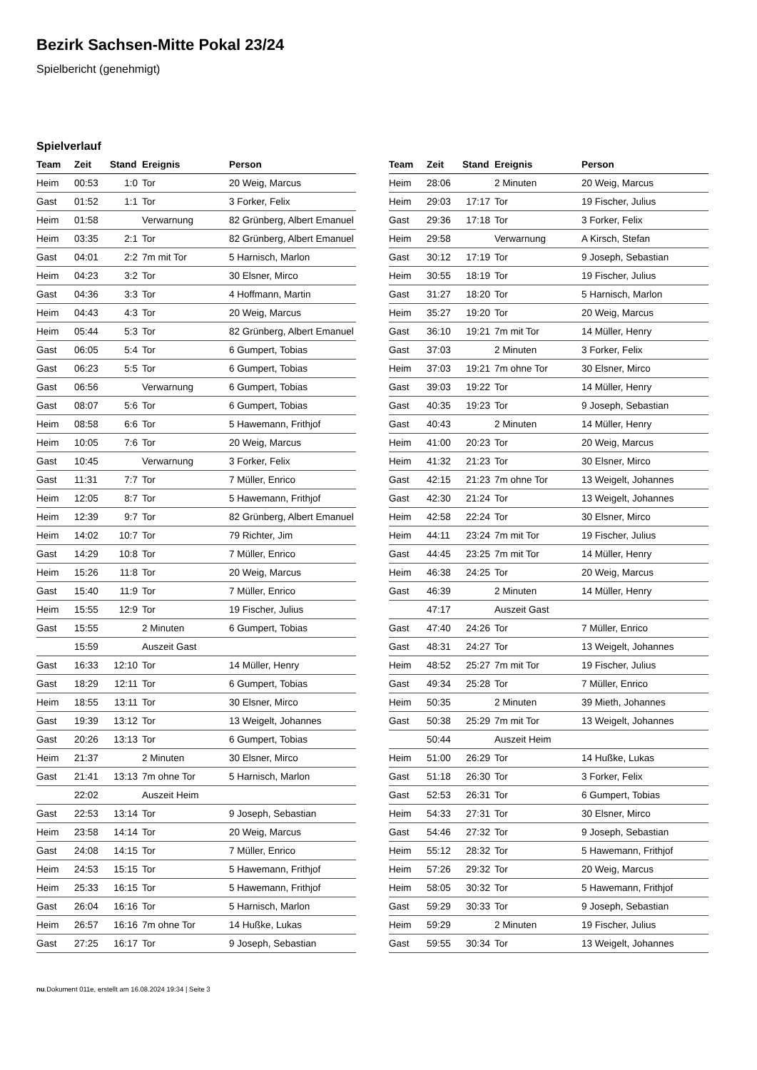Bezirk Sachsen-Mitte Pokal 23/24
Spielbericht (genehmigt)
Spielverlauf
| Team | Zeit | Stand | Ereignis | Person |
| --- | --- | --- | --- | --- |
| Heim | 00:53 | 1:0 | Tor | 20 Weig, Marcus |
| Gast | 01:52 | 1:1 | Tor | 3 Forker, Felix |
| Heim | 01:58 | | Verwarnung | 82 Grünberg, Albert Emanuel |
| Heim | 03:35 | 2:1 | Tor | 82 Grünberg, Albert Emanuel |
| Gast | 04:01 | 2:2 | 7m mit Tor | 5 Harnisch, Marlon |
| Heim | 04:23 | 3:2 | Tor | 30 Elsner, Mirco |
| Gast | 04:36 | 3:3 | Tor | 4 Hoffmann, Martin |
| Heim | 04:43 | 4:3 | Tor | 20 Weig, Marcus |
| Heim | 05:44 | 5:3 | Tor | 82 Grünberg, Albert Emanuel |
| Gast | 06:05 | 5:4 | Tor | 6 Gumpert, Tobias |
| Gast | 06:23 | 5:5 | Tor | 6 Gumpert, Tobias |
| Gast | 06:56 | | Verwarnung | 6 Gumpert, Tobias |
| Gast | 08:07 | 5:6 | Tor | 6 Gumpert, Tobias |
| Heim | 08:58 | 6:6 | Tor | 5 Hawemann, Frithjof |
| Heim | 10:05 | 7:6 | Tor | 20 Weig, Marcus |
| Gast | 10:45 | | Verwarnung | 3 Forker, Felix |
| Gast | 11:31 | 7:7 | Tor | 7 Müller, Enrico |
| Heim | 12:05 | 8:7 | Tor | 5 Hawemann, Frithjof |
| Heim | 12:39 | 9:7 | Tor | 82 Grünberg, Albert Emanuel |
| Heim | 14:02 | 10:7 | Tor | 79 Richter, Jim |
| Gast | 14:29 | 10:8 | Tor | 7 Müller, Enrico |
| Heim | 15:26 | 11:8 | Tor | 20 Weig, Marcus |
| Gast | 15:40 | 11:9 | Tor | 7 Müller, Enrico |
| Heim | 15:55 | 12:9 | Tor | 19 Fischer, Julius |
| Gast | 15:55 | | 2 Minuten | 6 Gumpert, Tobias |
| | 15:59 | | Auszeit Gast | |
| Gast | 16:33 | 12:10 | Tor | 14 Müller, Henry |
| Gast | 18:29 | 12:11 | Tor | 6 Gumpert, Tobias |
| Heim | 18:55 | 13:11 | Tor | 30 Elsner, Mirco |
| Gast | 19:39 | 13:12 | Tor | 13 Weigelt, Johannes |
| Gast | 20:26 | 13:13 | Tor | 6 Gumpert, Tobias |
| Heim | 21:37 | | 2 Minuten | 30 Elsner, Mirco |
| Gast | 21:41 | 13:13 | 7m ohne Tor | 5 Harnisch, Marlon |
| | 22:02 | | Auszeit Heim | |
| Gast | 22:53 | 13:14 | Tor | 9 Joseph, Sebastian |
| Heim | 23:58 | 14:14 | Tor | 20 Weig, Marcus |
| Gast | 24:08 | 14:15 | Tor | 7 Müller, Enrico |
| Heim | 24:53 | 15:15 | Tor | 5 Hawemann, Frithjof |
| Heim | 25:33 | 16:15 | Tor | 5 Hawemann, Frithjof |
| Gast | 26:04 | 16:16 | Tor | 5 Harnisch, Marlon |
| Heim | 26:57 | 16:16 | 7m ohne Tor | 14 Hußke, Lukas |
| Gast | 27:25 | 16:17 | Tor | 9 Joseph, Sebastian |
| Team | Zeit | Stand | Ereignis | Person |
| --- | --- | --- | --- | --- |
| Heim | 28:06 | | 2 Minuten | 20 Weig, Marcus |
| Heim | 29:03 | 17:17 | Tor | 19 Fischer, Julius |
| Gast | 29:36 | 17:18 | Tor | 3 Forker, Felix |
| Heim | 29:58 | | Verwarnung | A Kirsch, Stefan |
| Gast | 30:12 | 17:19 | Tor | 9 Joseph, Sebastian |
| Heim | 30:55 | 18:19 | Tor | 19 Fischer, Julius |
| Gast | 31:27 | 18:20 | Tor | 5 Harnisch, Marlon |
| Heim | 35:27 | 19:20 | Tor | 20 Weig, Marcus |
| Gast | 36:10 | 19:21 | 7m mit Tor | 14 Müller, Henry |
| Gast | 37:03 | | 2 Minuten | 3 Forker, Felix |
| Heim | 37:03 | 19:21 | 7m ohne Tor | 30 Elsner, Mirco |
| Gast | 39:03 | 19:22 | Tor | 14 Müller, Henry |
| Gast | 40:35 | 19:23 | Tor | 9 Joseph, Sebastian |
| Gast | 40:43 | | 2 Minuten | 14 Müller, Henry |
| Heim | 41:00 | 20:23 | Tor | 20 Weig, Marcus |
| Heim | 41:32 | 21:23 | Tor | 30 Elsner, Mirco |
| Gast | 42:15 | 21:23 | 7m ohne Tor | 13 Weigelt, Johannes |
| Gast | 42:30 | 21:24 | Tor | 13 Weigelt, Johannes |
| Heim | 42:58 | 22:24 | Tor | 30 Elsner, Mirco |
| Heim | 44:11 | 23:24 | 7m mit Tor | 19 Fischer, Julius |
| Gast | 44:45 | 23:25 | 7m mit Tor | 14 Müller, Henry |
| Heim | 46:38 | 24:25 | Tor | 20 Weig, Marcus |
| Gast | 46:39 | | 2 Minuten | 14 Müller, Henry |
| | 47:17 | | Auszeit Gast | |
| Gast | 47:40 | 24:26 | Tor | 7 Müller, Enrico |
| Gast | 48:31 | 24:27 | Tor | 13 Weigelt, Johannes |
| Heim | 48:52 | 25:27 | 7m mit Tor | 19 Fischer, Julius |
| Gast | 49:34 | 25:28 | Tor | 7 Müller, Enrico |
| Heim | 50:35 | | 2 Minuten | 39 Mieth, Johannes |
| Gast | 50:38 | 25:29 | 7m mit Tor | 13 Weigelt, Johannes |
| | 50:44 | | Auszeit Heim | |
| Heim | 51:00 | 26:29 | Tor | 14 Hußke, Lukas |
| Gast | 51:18 | 26:30 | Tor | 3 Forker, Felix |
| Gast | 52:53 | 26:31 | Tor | 6 Gumpert, Tobias |
| Heim | 54:33 | 27:31 | Tor | 30 Elsner, Mirco |
| Gast | 54:46 | 27:32 | Tor | 9 Joseph, Sebastian |
| Heim | 55:12 | 28:32 | Tor | 5 Hawemann, Frithjof |
| Heim | 57:26 | 29:32 | Tor | 20 Weig, Marcus |
| Heim | 58:05 | 30:32 | Tor | 5 Hawemann, Frithjof |
| Gast | 59:29 | 30:33 | Tor | 9 Joseph, Sebastian |
| Heim | 59:29 | | 2 Minuten | 19 Fischer, Julius |
| Gast | 59:55 | 30:34 | Tor | 13 Weigelt, Johannes |
nu.Dokument 011e, erstellt am 16.08.2024 19:34 | Seite 3